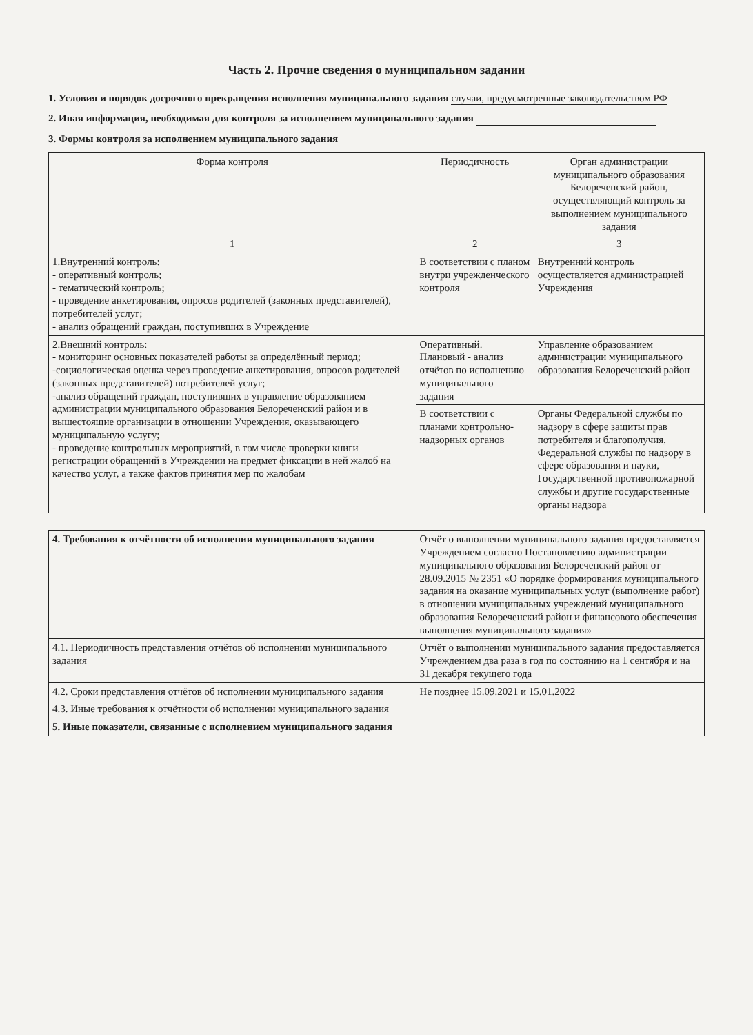Часть 2. Прочие сведения о муниципальном задании
1. Условия и порядок досрочного прекращения исполнения муниципального задания случаи, предусмотренные законодательством РФ
2. Иная информация, необходимая для контроля за исполнением муниципального задания
3. Формы контроля за исполнением муниципального задания
| Форма контроля | Периодичность | Орган администрации муниципального образования Белореченский район, осуществляющий контроль за выполнением муниципального задания |
| --- | --- | --- |
| 1 | 2 | 3 |
| 1.Внутренний контроль: - оперативный контроль; - тематический контроль; - проведение анкетирования, опросов родителей (законных представителей), потребителей услуг; - анализ обращений граждан, поступивших в Учреждение | В соответствии с планом внутри учрежденческого контроля | Внутренний контроль осуществляется администрацией Учреждения |
| 2.Внешний контроль: - мониторинг основных показателей работы за определённый период; -социологическая оценка через проведение анкетирования, опросов родителей (законных представителей) потребителей услуг; -анализ обращений граждан, поступивших в управление образованием администрации муниципального образования Белореченский район и в вышестоящие организации в отношении Учреждения, оказывающего муниципальную услугу; - проведение контрольных мероприятий, в том числе проверки книги регистрации обращений в Учреждении на предмет фиксации в ней жалоб на качество услуг, а также фактов принятия мер по жалобам | Оперативный. Плановый - анализ отчётов по исполнению муниципального задания | Управление образованием администрации муниципального образования Белореченский район |
| | В соответствии с планами контрольно-надзорных органов | Органы Федеральной службы по надзору в сфере защиты прав потребителя и благополучия, Федеральной службы по надзору в сфере образования и науки, Государственной противопожарной службы и другие государственные органы надзора |
| 4. Требования к отчётности об исполнении муниципального задания | Отчёт о выполнении муниципального задания предоставляется Учреждением согласно Постановлению администрации муниципального образования Белореченский район от 28.09.2015 № 2351 «О порядке формирования муниципального задания на оказание муниципальных услуг (выполнение работ) в отношении муниципальных учреждений муниципального образования Белореченский район и финансового обеспечения выполнения муниципального задания» |
| 4.1. Периодичность представления отчётов об исполнении муниципального задания | Отчёт о выполнении муниципального задания предоставляется Учреждением два раза в год по состоянию на 1 сентября и на 31 декабря текущего года |
| 4.2. Сроки представления отчётов об исполнении муниципального задания | Не позднее 15.09.2021 и 15.01.2022 |
| 4.3. Иные требования к отчётности об исполнении муниципального задания | |
| 5. Иные показатели, связанные с исполнением муниципального задания | |